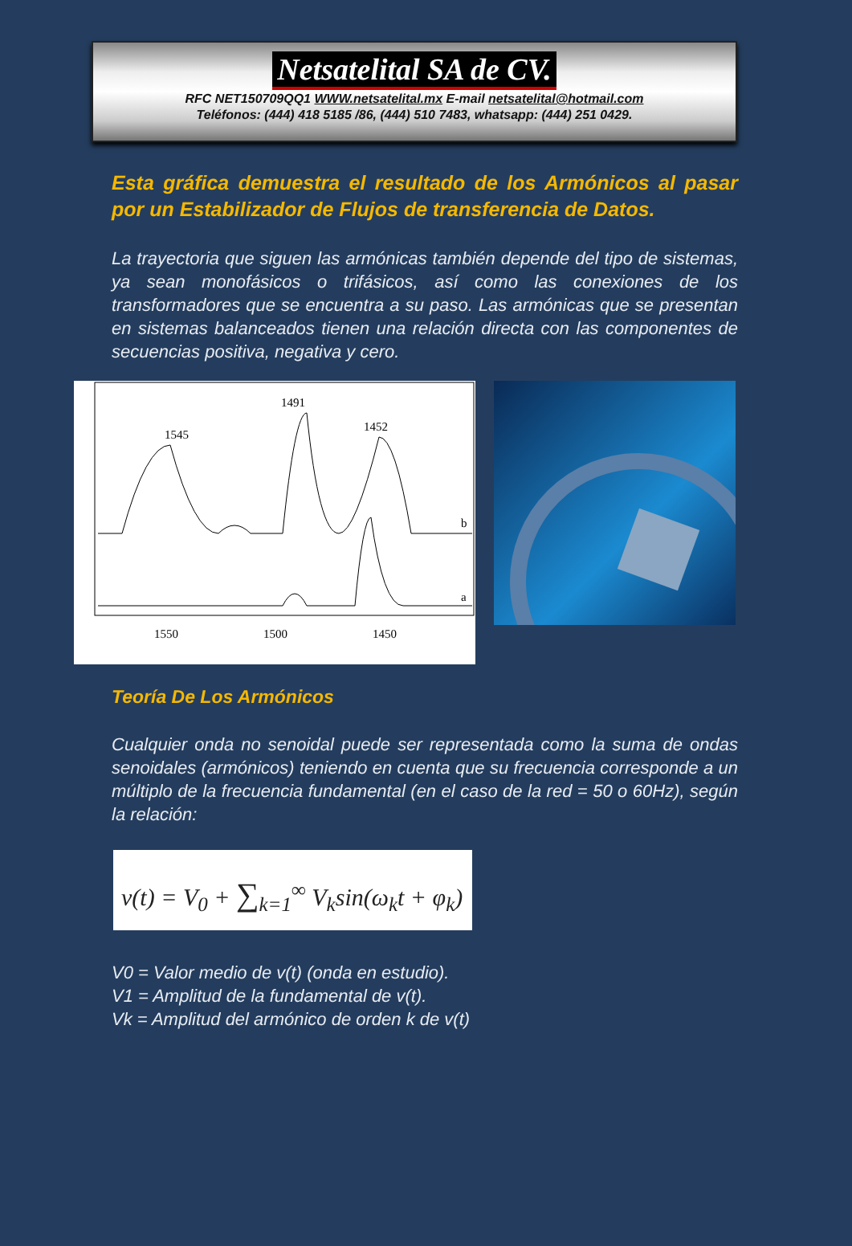Netsatelital SA de CV.
RFC NET150709QQ1 WWW.netsatelital.mx E-mail netsatelital@hotmail.com
Teléfonos: (444) 418 5185 /86, (444) 510 7483, whatsapp: (444) 251 0429.
Esta gráfica demuestra el resultado de los Armónicos al pasar por un Estabilizador de Flujos de transferencia de Datos.
La trayectoria que siguen las armónicas también depende del tipo de sistemas, ya sean monofásicos o trifásicos, así como las conexiones de los transformadores que se encuentra a su paso. Las armónicas que se presentan en sistemas balanceados tienen una relación directa con las componentes de secuencias positiva, negativa y cero.
1545
1491
1452
b
a
1550
1500
1450
Teoría De Los Armónicos
Cualquier onda no senoidal puede ser representada como la suma de ondas senoidales (armónicos) teniendo en cuenta que su frecuencia corresponde a un múltiplo de la frecuencia fundamental (en el caso de la red = 50 o 60Hz), según la relación:
v(t) = V<sub>0</sub> + ∑<sub>k=1</sub><sup>∞</sup> V<sub>k</sub>sin(ω<sub>k</sub>t + φ<sub>k</sub>)
V0 = Valor medio de v(t) (onda en estudio).
V1 = Amplitud de la fundamental de v(t).
Vk = Amplitud del armónico de orden k de v(t)